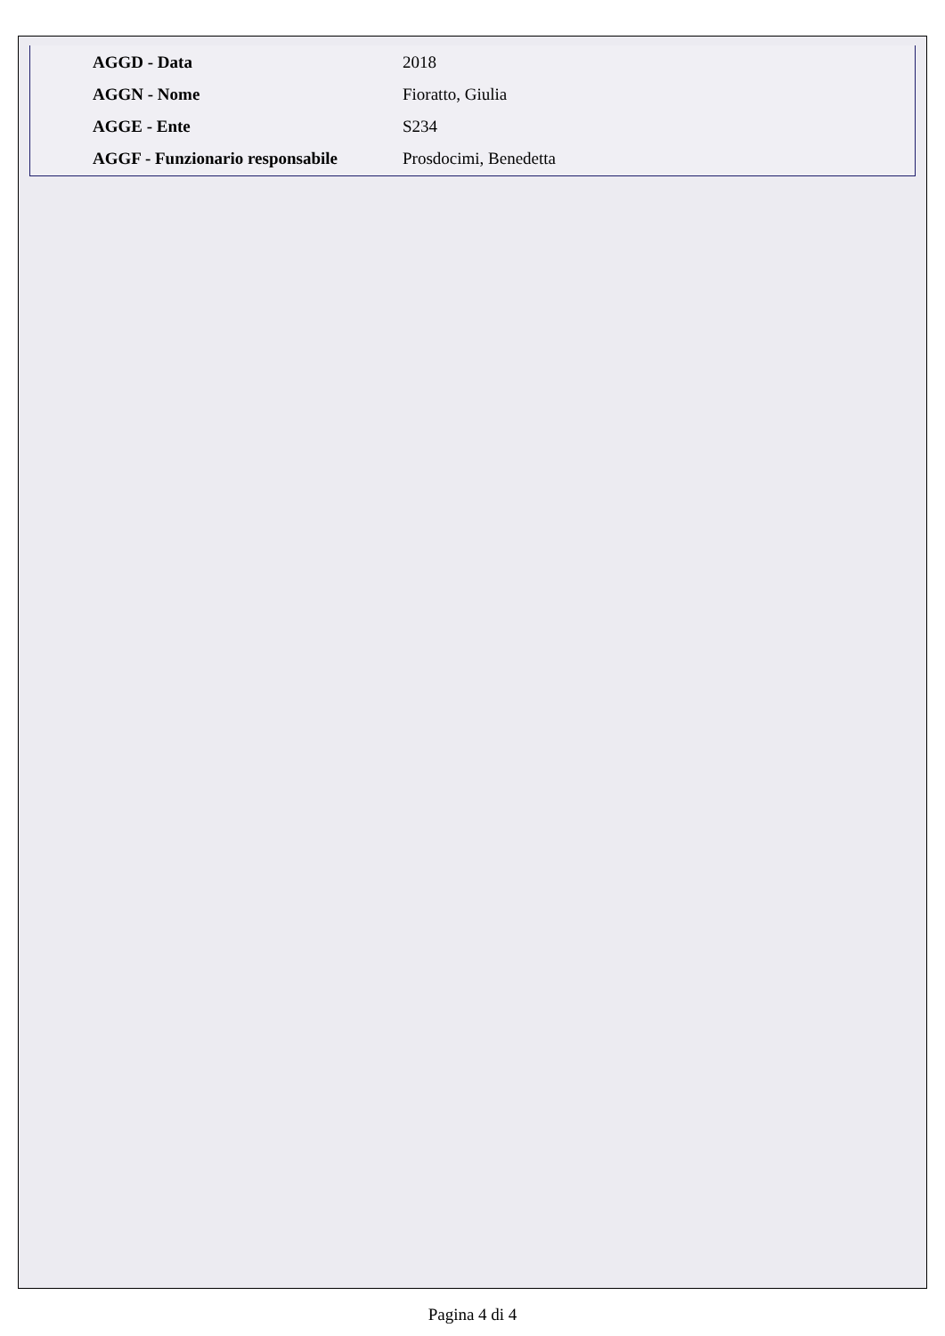| AGGD - Data | 2018 |
| AGGN - Nome | Fioratto, Giulia |
| AGGE - Ente | S234 |
| AGGF - Funzionario responsabile | Prosdocimi, Benedetta |
Pagina 4 di 4